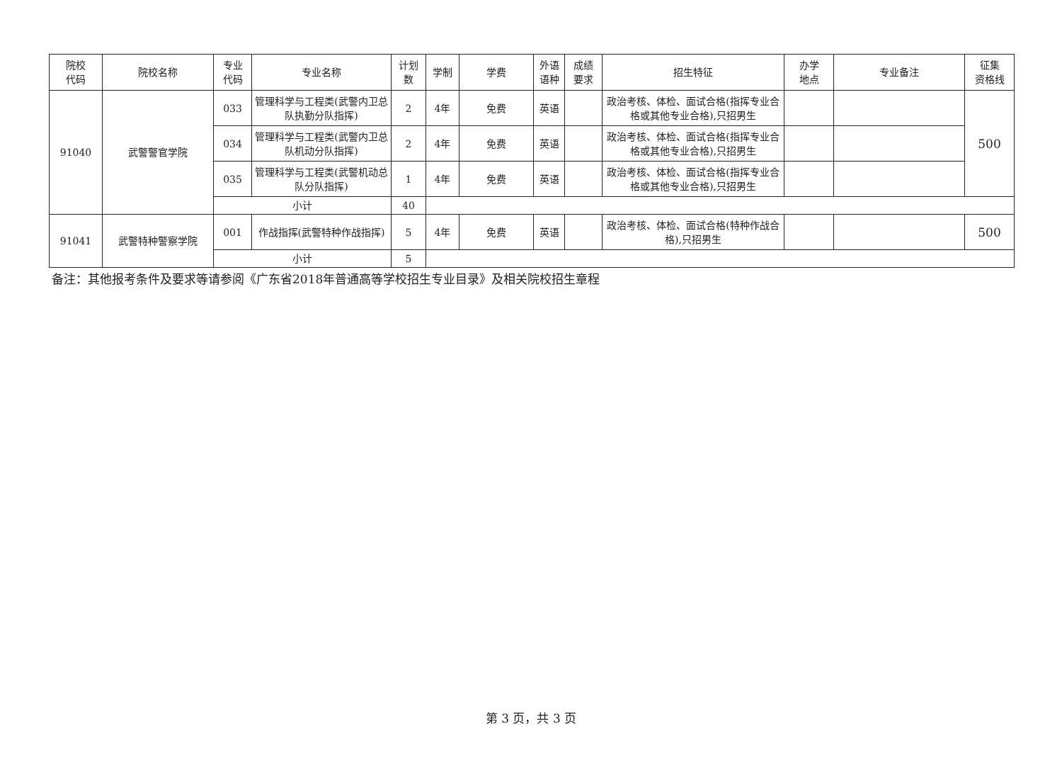| 院校 代码 | 院校名称 | 专业 代码 | 专业名称 | 计划 数 | 学制 | 学费 | 外语 语种 | 成绩 要求 | 招生特征 | 办学 地点 | 专业备注 | 征集 资格线 |
| --- | --- | --- | --- | --- | --- | --- | --- | --- | --- | --- | --- | --- |
| 91040 | 武警警官学院 | 033 | 管理科学与工程类(武警内卫总队执勤分队指挥) | 2 | 4年 | 免费 | 英语 | | 政治考核、体检、面试合格(指挥专业合格或其他专业合格),只招男生 | | | 500 |
| | | 034 | 管理科学与工程类(武警内卫总队机动分队指挥) | 2 | 4年 | 免费 | 英语 | | 政治考核、体检、面试合格(指挥专业合格或其他专业合格),只招男生 | | | |
| | | 035 | 管理科学与工程类(武警机动总队分队指挥) | 1 | 4年 | 免费 | 英语 | | 政治考核、体检、面试合格(指挥专业合格或其他专业合格),只招男生 | | | |
| | | 小计 | | 40 | | | | | | | | |
| 91041 | 武警特种警察学院 | 001 | 作战指挥(武警特种作战指挥) | 5 | 4年 | 免费 | 英语 | | 政治考核、体检、面试合格(特种作战合格),只招男生 | | | 500 |
| | | 小计 | | 5 | | | | | | | | |
备注：其他报考条件及要求等请参阅《广东省2018年普通高等学校招生专业目录》及相关院校招生章程
第 3 页，共 3 页